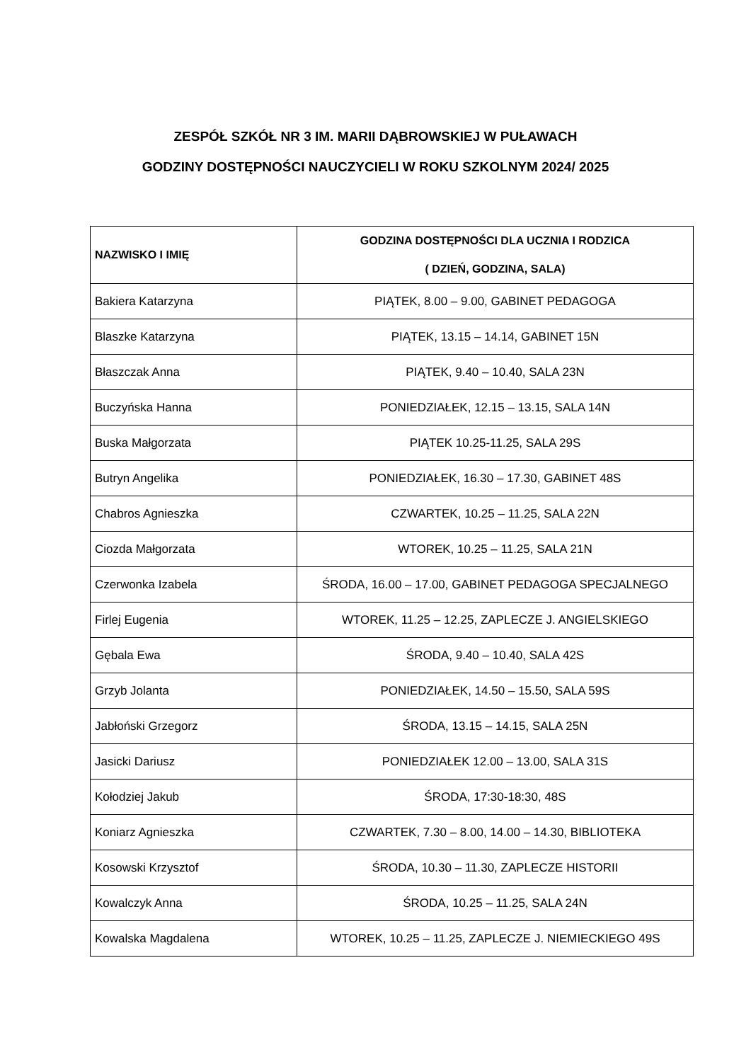ZESPÓŁ SZKÓŁ NR 3 IM. MARII DĄBROWSKIEJ W PUŁAWACH
GODZINY DOSTĘPNOŚCI NAUCZYCIELI W ROKU SZKOLNYM 2024/ 2025
| NAZWISKO I IMIĘ | GODZINA DOSTĘPNOŚCI DLA UCZNIA I RODZICA ( DZIEŃ, GODZINA, SALA) |
| --- | --- |
| Bakiera Katarzyna | PIĄTEK, 8.00 – 9.00, GABINET PEDAGOGA |
| Blaszke Katarzyna | PIĄTEK, 13.15 – 14.14, GABINET 15N |
| Błaszczak Anna | PIĄTEK, 9.40 – 10.40, SALA 23N |
| Buczyńska Hanna | PONIEDZIAŁEK, 12.15 – 13.15, SALA 14N |
| Buska Małgorzata | PIĄTEK 10.25-11.25, SALA 29S |
| Butryn Angelika | PONIEDZIAŁEK, 16.30 – 17.30, GABINET 48S |
| Chabros Agnieszka | CZWARTEK, 10.25 – 11.25, SALA 22N |
| Ciozda Małgorzata | WTOREK, 10.25 – 11.25, SALA 21N |
| Czerwonka Izabela | ŚRODA, 16.00 – 17.00, GABINET PEDAGOGA SPECJALNEGO |
| Firlej Eugenia | WTOREK, 11.25 – 12.25, ZAPLECZE J. ANGIELSKIEGO |
| Gębala Ewa | ŚRODA, 9.40 – 10.40, SALA 42S |
| Grzyb Jolanta | PONIEDZIAŁEK, 14.50 – 15.50, SALA 59S |
| Jabłoński Grzegorz | ŚRODA, 13.15 – 14.15, SALA 25N |
| Jasicki Dariusz | PONIEDZIAŁEK 12.00 – 13.00, SALA 31S |
| Kołodziej Jakub | ŚRODA, 17:30-18:30, 48S |
| Koniarz Agnieszka | CZWARTEK, 7.30 – 8.00, 14.00 – 14.30, BIBLIOTEKA |
| Kosowski Krzysztof | ŚRODA, 10.30 – 11.30, ZAPLECZE HISTORII |
| Kowalczyk Anna | ŚRODA, 10.25 – 11.25, SALA 24N |
| Kowalska Magdalena | WTOREK, 10.25 – 11.25, ZAPLECZE J. NIEMIECKIEGO 49S |